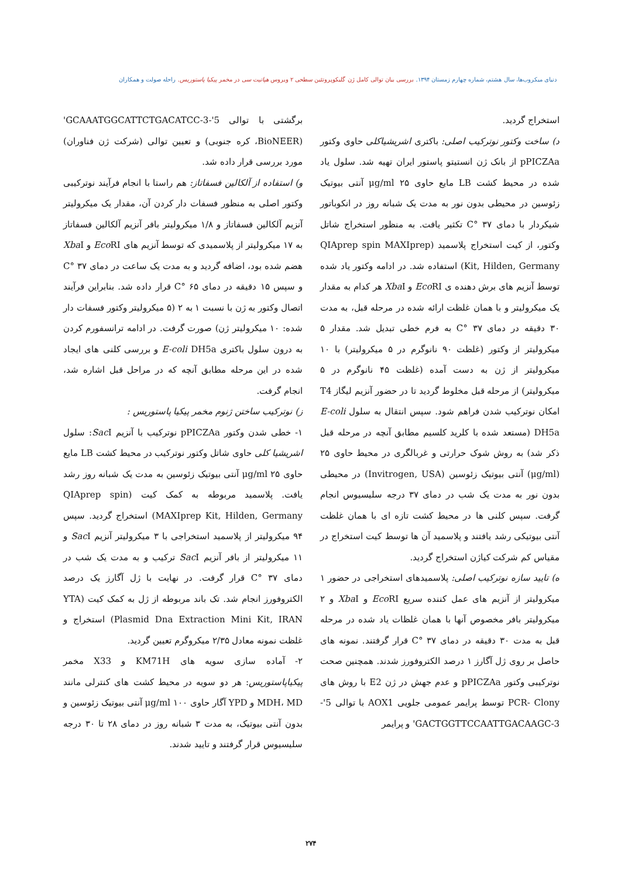دنیای میکروب‌ها، سال هشتم، شماره چهارم زمستان ۱۳۹۴. بررسی بیان توالی کامل ژن گلیکوپروتئین سطحی ۲ ویروس هپاتیت سی در مخمر پیکیا پاستوریس. راحله صولت و همکاران
استخراج گردید.
د) ساخت وکتور نوترکیب اصلی: باکتری اشریشیاکلی حاوی وکتور pPICZAa از بانک ژن انستیتو پاستور ایران تهیه شد. سلول یاد شده در محیط کشت LB مایع حاوی ۲۵ μg/ml آنتی بیوتیک زئوسین در محیطی بدون نور به مدت یک شبانه روز در انکوباتور شیکردار با دمای ۳۷ °C تکثیر یافت. به منظور استخراج شاتل وکتور، از کیت استخراج پلاسمید (QIAprep spin MAXIprep Kit, Hilden, Germany) استفاده شد. در ادامه وکتور یاد شده توسط آنزیم های برش دهنده ی Eco RI و Xba I هر کدام به مقدار یک میکرولیتر و با همان غلظت ارائه شده در مرحله قبل، به مدت ۳۰ دقیقه در دمای ۳۷ °C به فرم خطی تبدیل شد. مقدار ۵ میکرولیتر از وکتور (غلظت ۹۰ نانوگرم در ۵ میکرولیتر) با ۱۰ میکرولیتر از ژن به دست آمده (غلظت ۴۵ نانوگرم در ۵ میکرولیتر) از مرحله قبل مخلوط گردید تا در حضور آنزیم لیگاز T4 امکان نوترکیب شدن فراهم شود. سپس انتقال به سلول E-coli DH5a (مستعد شده با کلرید کلسیم مطابق آنچه در مرحله قبل ذکر شد) به روش شوک حرارتی و غربالگری در محیط حاوی ۲۵ (μg/ml) آنتی بیوتیک زئوسین (Invitrogen, USA) در محیطی بدون نور به مدت یک شب در دمای ۳۷ درجه سلیسیوس انجام گرفت. سپس کلنی ها در محیط کشت تازه ای با همان غلظت آنتی بیوتیکی رشد یافتند و پلاسمید آن ها توسط کیت استخراج در مقیاس کم شرکت کیاژن استخراج گردید.
ه) تایید سازه نوترکیب اصلی: پلاسمیدهای استخراجی در حضور ۱ میکرولیتر از آنزیم های عمل کننده سریع Eco RI و Xba I و ۲ میکرولیتر بافر مخصوص آنها با همان غلظات یاد شده در مرحله قبل به مدت ۳۰ دقیقه در دمای ۳۷ °C قرار گرفتند. نمونه های حاصل بر روی ژل آگارز ۱ درصد الکتروفورز شدند. همچنین صحت نوترکیبی وکتور pPICZAa و عدم جهش در ژن E2 با روش های PCR- Clony توسط پرایمر عمومی جلویی AOX1 با توالی 5'-GACTGGTTCCAATTGACAAGC-3' و پرایمر
برگشتی با توالی 5'-GCAAATGGCATTCTGACATCC-3' (BioNEER، کره جنوبی) و تعیین توالی (شرکت ژن فناوران) مورد بررسی قرار داده شد.
و) استفاده از آلکالین فسفاتاز: هم راستا با انجام فرآیند نوترکیبی وکتور اصلی به منظور فسفات دار کردن آن، مقدار یک میکرولیتر آنزیم آلکالین فسفاتاز و ۱/۸ میکرولیتر بافر آنزیم آلکالین فسفاتاز به ۱۷ میکرولیتر از پلاسمیدی که توسط آنزیم های Eco RI و Xba I هضم شده بود، اضافه گردید و به مدت یک ساعت در دمای ۳۷ °C و سپس ۱۵ دقیقه در دمای ۶۵ °C قرار داده شد. بنابراین فرآیند اتصال وکتور به ژن با نسبت ۱ به ۲ (۵ میکرولیتر وکتور فسفات دار شده: ۱۰ میکرولیتر ژن) صورت گرفت. در ادامه ترانسفورم کردن به درون سلول باکتری E-coli DH5a و بررسی کلنی های ایجاد شده در این مرحله مطابق آنچه که در مراحل قبل اشاره شد، انجام گرفت.
ز) نوترکیب ساختن ژنوم مخمر پیکیا پاستوریس :
۱- خطی شدن وکتور pPICZAa نوترکیب با آنزیم Sac I: سلول اشریشیا کلی حاوی شاتل وکتور نوترکیب در محیط کشت LB مایع حاوی ۲۵ μg/ml آنتی بیوتیک زئوسین به مدت یک شبانه روز رشد یافت. پلاسمید مربوطه به کمک کیت (QIAprep spin MAXIprep Kit, Hilden, Germany) استخراج گردید. سپس ۹۴ میکرولیتر از پلاسمید استخراجی با ۳ میکرولیتر آنزیم Sac I و ۱۱ میکرولیتر از بافر آنزیم Sac I ترکیب و به مدت یک شب در دمای ۳۷ °C قرار گرفت. در نهایت با ژل آگارز یک درصد الکتروفورز انجام شد. تک باند مربوطه از ژل به کمک کیت (YTA Plasmid Dna Extraction Mini Kit, IRAN) استخراج و غلظت نمونه معادل ۲/۳۵ میکروگرم تعیین گردید.
۲- آماده سازی سویه های KM71H و X33 مخمر پیکیاپاستوریس: هر دو سویه در محیط کشت های کنترلی مانند MDH، MD و YPD آگار حاوی ۱۰۰ μg/ml آنتی بیوتیک زئوسین و بدون آنتی بیوتیک، به مدت ۳ شبانه روز در دمای ۲۸ تا ۳۰ درجه سلیسیوس قرار گرفتند و تایید شدند.
۲۷۴